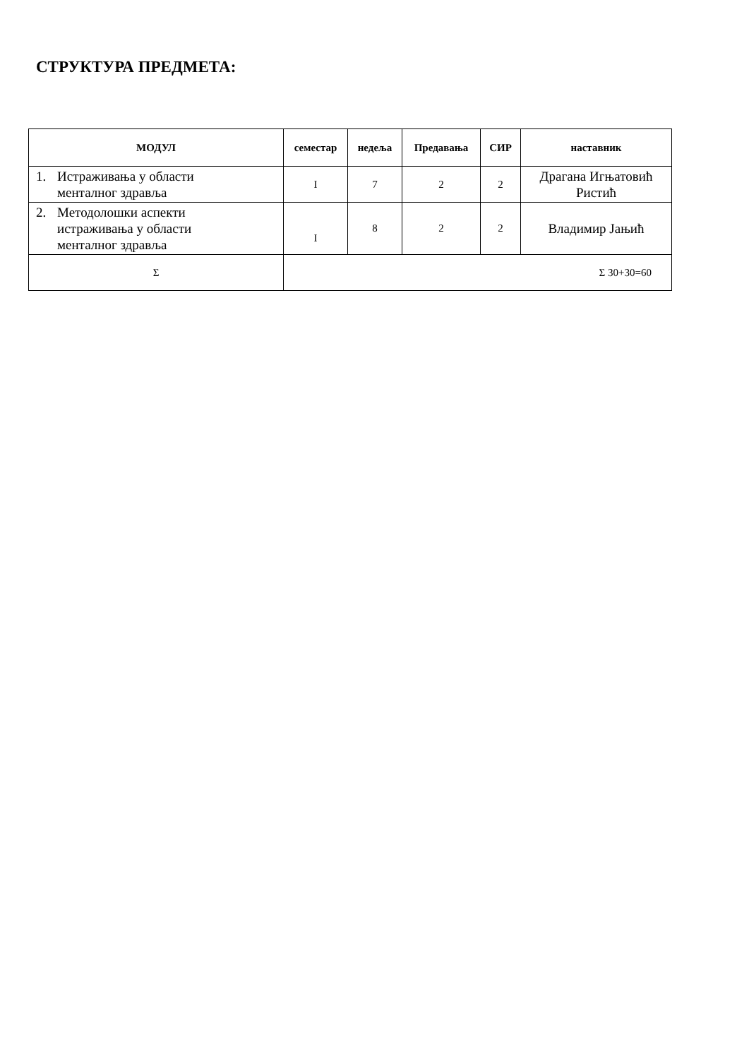СТРУКТУРА ПРЕДМЕТА:
| МОДУЛ | семестар | недеља | Предавања | СИР | наставник |
| --- | --- | --- | --- | --- | --- |
| 1. Истраживања у области менталног здравља | I | 7 | 2 | 2 | Драгана Игњатовић Ристић |
| 2. Методолошки аспекти истраживања у области менталног здравља | I | 8 | 2 | 2 | Владимир Јањић |
| Σ | Σ 30+30=60 | | | | |